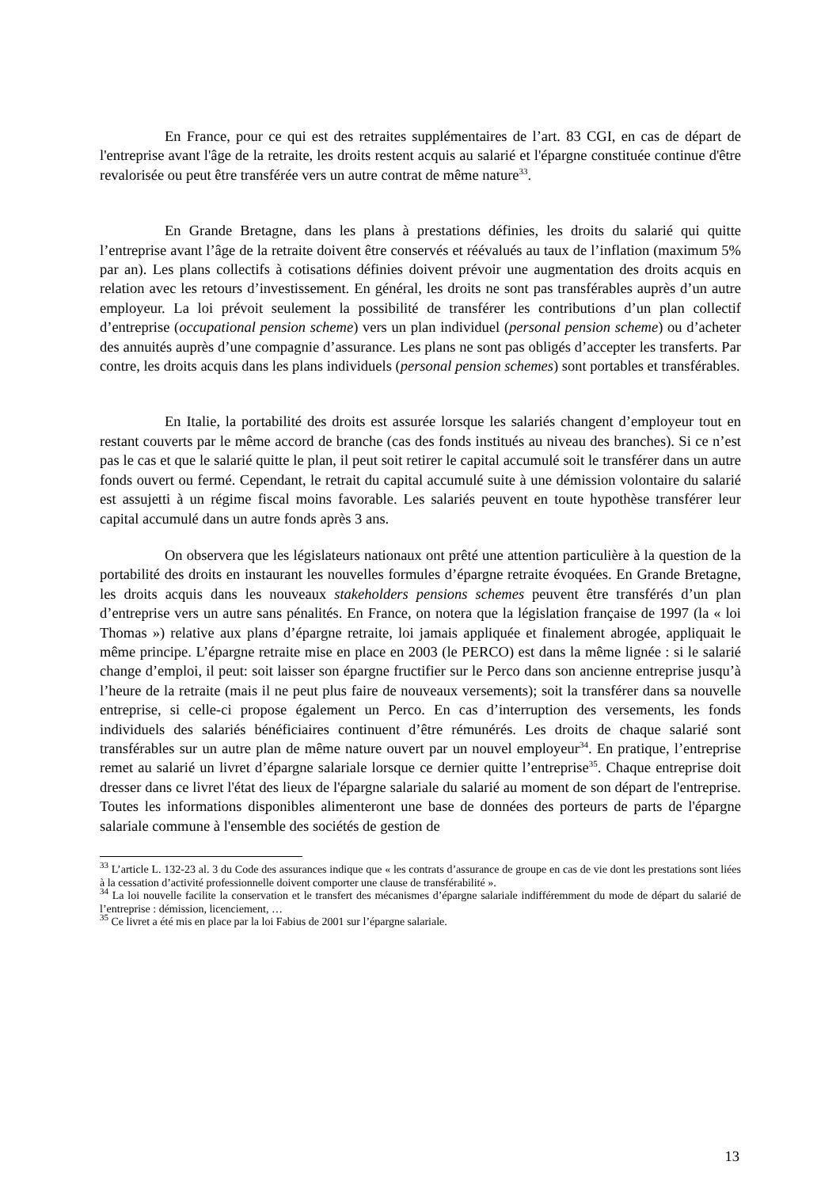En France, pour ce qui est des retraites supplémentaires de l’art. 83 CGI, en cas de départ de l'entreprise avant l'âge de la retraite, les droits restent acquis au salarié et l'épargne constituée continue d'être revalorisée ou peut être transférée vers un autre contrat de même nature<sup>33</sup>.
En Grande Bretagne, dans les plans à prestations définies, les droits du salarié qui quitte l’entreprise avant l’âge de la retraite doivent être conservés et réévalués au taux de l’inflation (maximum 5% par an). Les plans collectifs à cotisations définies doivent prévoir une augmentation des droits acquis en relation avec les retours d’investissement. En général, les droits ne sont pas transférables auprès d’un autre employeur. La loi prévoit seulement la possibilité de transférer les contributions d’un plan collectif d’entreprise (occupational pension scheme) vers un plan individuel (personal pension scheme) ou d’acheter des annuités auprès d’une compagnie d’assurance. Les plans ne sont pas obligés d’accepter les transferts. Par contre, les droits acquis dans les plans individuels (personal pension schemes) sont portables et transférables.
En Italie, la portabilité des droits est assurée lorsque les salariés changent d’employeur tout en restant couverts par le même accord de branche (cas des fonds institués au niveau des branches). Si ce n’est pas le cas et que le salarié quitte le plan, il peut soit retirer le capital accumulé soit le transférer dans un autre fonds ouvert ou fermé. Cependant, le retrait du capital accumulé suite à une démission volontaire du salarié est assujetti à un régime fiscal moins favorable. Les salariés peuvent en toute hypothèse transférer leur capital accumulé dans un autre fonds après 3 ans.
On observera que les législateurs nationaux ont prêté une attention particulière à la question de la portabilité des droits en instaurant les nouvelles formules d’épargne retraite évoquées. En Grande Bretagne, les droits acquis dans les nouveaux stakeholders pensions schemes peuvent être transférés d’un plan d’entreprise vers un autre sans pénalités. En France, on notera que la législation française de 1997 (la « loi Thomas ») relative aux plans d’épargne retraite, loi jamais appliquée et finalement abrogée, appliquait le même principe. L’épargne retraite mise en place en 2003 (le PERCO) est dans la même lignée : si le salarié change d’emploi, il peut: soit laisser son épargne fructifier sur le Perco dans son ancienne entreprise jusqu’à l’heure de la retraite (mais il ne peut plus faire de nouveaux versements); soit la transférer dans sa nouvelle entreprise, si celle-ci propose également un Perco. En cas d’interruption des versements, les fonds individuels des salariés bénéficiaires continuent d’être rémunérés. Les droits de chaque salarié sont transférables sur un autre plan de même nature ouvert par un nouvel employeur<sup>34</sup>. En pratique, l’entreprise remet au salarié un livret d’épargne salariale lorsque ce dernier quitte l’entreprise<sup>35</sup>. Chaque entreprise doit dresser dans ce livret l'état des lieux de l'épargne salariale du salarié au moment de son départ de l'entreprise. Toutes les informations disponibles alimenteront une base de données des porteurs de parts de l'épargne salariale commune à l'ensemble des sociétés de gestion de
<sup>33</sup> L’article L. 132-23 al. 3 du Code des assurances indique que « les contrats d’assurance de groupe en cas de vie dont les prestations sont liées à la cessation d’activité professionnelle doivent comporter une clause de transférabilité ».
<sup>34</sup> La loi nouvelle facilite la conservation et le transfert des mécanismes d’épargne salariale indifféremment du mode de départ du salarié de l’entreprise : démission, licenciement, …
<sup>35</sup> Ce livret a été mis en place par la loi Fabius de 2001 sur l’épargne salariale.
13